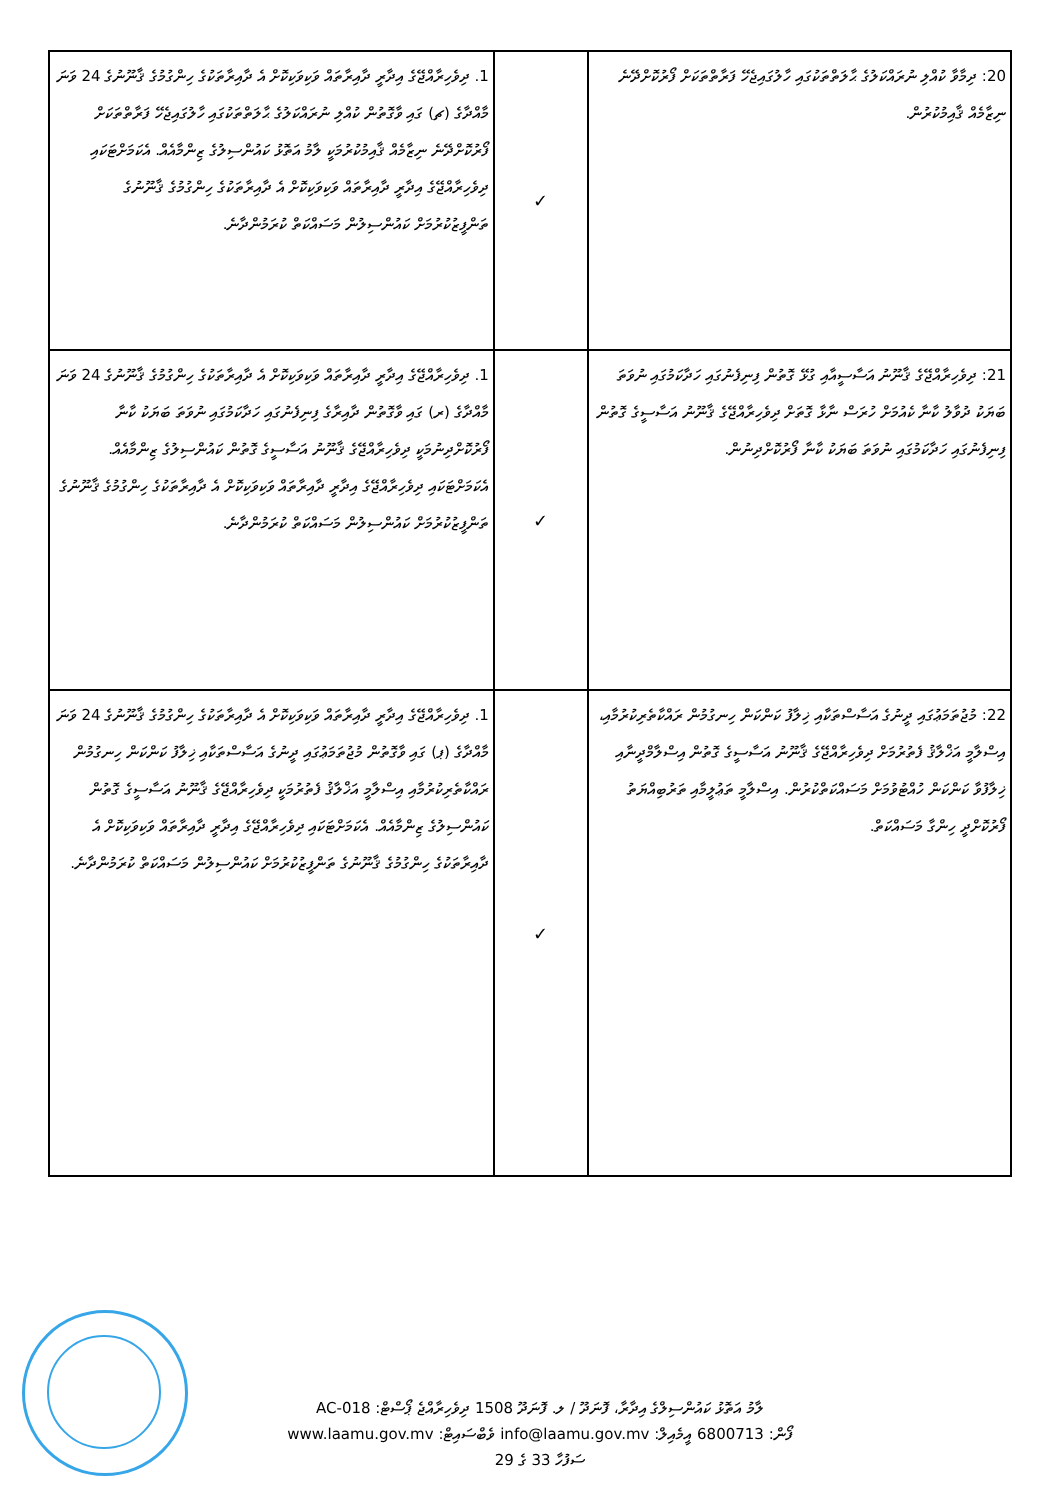| 20: ދިމާވާ ކުއްލި ނުރައްކަލުގެ ޙާލަތްތަކުގައި ހާލުގައިޖެހޭ ފަރާތްތަކަށް ފޯރުކޮށްދޭނެ ނިޒާމެއް ޤާއިމުކުރުން. | ✓ | 1. ދިވެހިރާއްޖޭގެ އިދާރީ ދާއިރާތައް ވަކިވަކިކޮށް އެ ދާއިރާތަކުގެ ހިންގުމުގެ ޤާނޫނުގެ 24 ވަނަ މާއްދާގެ (ޗ) ގައި ވާގޮތުން ކުއްލި ނުރައްކަލުގެ ޙާލަތްތަކުގައި ހާލުގައިޖެހޭ ފަރާތްތަކަށް ފޯރުކޮށްދޭނެ ނިޒާމެއް ޤާއިމުކުރުމަކީ ލާމު އަތޮޅު ކައުންސިލުގެ ޒިންމާއެއް. އެކަމަށްޓަކައި ދިވެހިރާއްޖޭގެ އިދާރީ ދާއިރާތައް ވަކިވަކިކޮށް އެ ދާއިރާތަކުގެ ހިންގުމުގެ ޤާނޫނުގެ ތަންފީޒުކުރުމަށް ކައުންސިލުން މަސައްކަތް ކުރަމުންދާނެ. |
| 21: ދިވެހިރާއްޖޭގެ ޤާނޫނު އަސާސީއާއި ގުޅޭ ގޮތުން ފިނިފެނުގައި ހަދާކަމުގައި ނުވަތަ ބަޔަކު ދުވާލު ކާނާ ކެއުމަށް ހުރަސް ނާޅާ ގޮތަށް ދިވެހިރާއްޖޭގެ ޤާނޫނު އަސާސީގެ ގޮތުން ފިނިފެނުގައި ހަދާކަމުގައި ނުވަތަ ބަޔަކު ކާނާ ފޯރުކޮށްދިނުން. | ✓ | 1. ދިވެހިރާއްޖޭގެ އިދާރީ ދާއިރާތައް ވަކިވަކިކޮށް އެ ދާއިރާތަކުގެ ހިންގުމުގެ ޤާނޫނުގެ 24 ވަނަ މާއްދާގެ (ރ) ގައި ވާގޮތުން ދާއިރާގެ ފިނިފެނުގައި ހަދާކަމުގައި ނުވަތަ ބަޔަކު ކާނާ ފޯރުކޮށްދިނުމަކީ ދިވެހިރާއްޖޭގެ ޤާނޫނު އަސާސީގެ ގޮތުން ކައުންސިލުގެ ޒިންމާއެއް. އެކަމަށްޓަކައި ދިވެހިރާއްޖޭގެ އިދާރީ ދާއިރާތައް ވަކިވަކިކޮށް އެ ދާއިރާތަކުގެ ހިންގުމުގެ ޤާނޫނުގެ ތަންފީޒުކުރުމަށް ކައުންސިލުން މަސައްކަތް ކުރަމުންދާނެ. |
| 22: މުޖުތަމަޢުގައި ދީނުގެ އަސާސްތަކާއި ޚިލާފު ކަންކަން ހިނގުމުން ރައްކާތެރިކުރުމާއި، އިސްލާމީ އަޚްލާޤު ފެތުރުމަށް ދިވެހިރާއްޖޭގެ ޤާނޫނު އަސާސީގެ ގޮތުން އިސްލާމްދީނާއި ޚިލާފުވާ ކަންކަން ހުއްޓުވުމަށް މަސައްކަތްކުރުން. އިސްލާމީ ތަޢުލީމާއި ތަރުބިއްޔަތު ފޯރުކޮށްދީ ހިންގާ މަސައްކަތް. | ✓ | 1. ދިވެހިރާއްޖޭގެ އިދާރީ ދާއިރާތައް ވަކިވަކިކޮށް އެ ދާއިރާތަކުގެ ހިންގުމުގެ ޤާނޫނުގެ 24 ވަނަ މާއްދާގެ (ޕ) ގައި ވާގޮތުން މުޖުތަމަޢުގައި ދީނުގެ އަސާސްތަކާއި ޚިލާފު ކަންކަން ހިނގުމުން ރައްކާތެރިކުރުމާއި އިސްލާމީ އަޚްލާޤު ފެތުރުމަކީ ދިވެހިރާއްޖޭގެ ޤާނޫނު އަސާސީގެ ގޮތުން ކައުންސިލުގެ ޒިންމާއެއް. އެކަމަށްޓަކައި ދިވެހިރާއްޖޭގެ އިދާރީ ދާއިރާތައް ވަކިވަކިކޮށް އެ ދާއިރާތަކުގެ ހިންގުމުގެ ޤާނޫނުގެ ތަންފީޒުކުރުމަށް ކައުންސިލުން މަސައްކަތް ކުރަމުންދާނެ. |
ލާމު އަތޮޅު ކައުންސިލްގެ އިދާރާ، ފޮނަދޫ / ލ. ފޮނަދޫ 1508 ދިވެހިރާއްޖެ ޕޯސްޓް: AC-018
ފޯން: 6800713 އީމެއިލް: info@laamu.gov.mv ވެބްސައިޓް: www.laamu.gov.mv
ސަފުހާ 33 ގެ 29